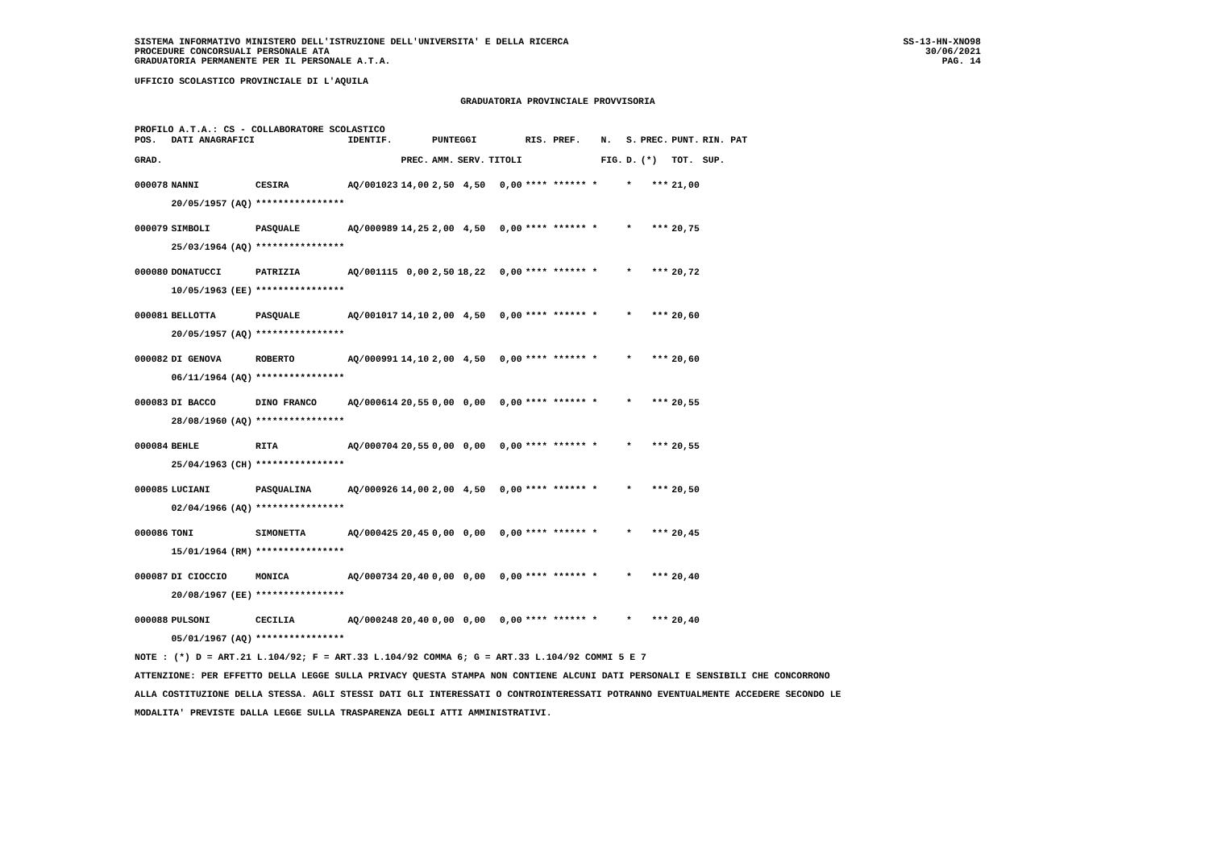SISTEMA INFORMATIVO MINISTERO DELL'ISTRUZIONE DELL'UNIVERSITA' E DELLA RICERCA
PROCEDURE CONCORSUALI PERSONALE ATA
GRADUATORIA PERMANENTE PER IL PERSONALE A.T.A.
SS-13-HN-XNO98
30/06/2021
PAG. 14
UFFICIO SCOLASTICO PROVINCIALE DI L'AQUILA
GRADUATORIA PROVINCIALE PROVVISORIA
PROFILO A.T.A.: CS - COLLABORATORE SCOLASTICO
| POS. | DATI ANAGRAFICI | | | IDENTIF. | | PUNTEGGI | | | RIS. PREF. | N. | S. | PREC. | PUNT. | RIN. PAT |
| --- | --- | --- | --- | --- | --- | --- | --- | --- | --- | --- | --- | --- | --- | --- |
| GRAD. | | | | | PREC. | AMM. | SERV. | TITOLI | | FIG. | D. | (*) | TOT. | SUP. |
| 000078 | NANNI | | CESIRA | AQ/001023 | 14,00 | 2,50 | 4,50 | 0,00 | **** ****** * | | * | *** | 21,00 | |
| | 20/05/1957 | (AQ) | **************** | | | | | | | | | | | |
| 000079 | SIMBOLI | | PASQUALE | AQ/000989 | 14,25 | 2,00 | 4,50 | 0,00 | **** ****** * | | * | *** | 20,75 | |
| | 25/03/1964 | (AQ) | **************** | | | | | | | | | | | |
| 000080 | DONATUCCI | | PATRIZIA | AQ/001115 | 0,00 | 2,50 | 18,22 | 0,00 | **** ****** * | | * | *** | 20,72 | |
| | 10/05/1963 | (EE) | **************** | | | | | | | | | | | |
| 000081 | BELLOTTA | | PASQUALE | AQ/001017 | 14,10 | 2,00 | 4,50 | 0,00 | **** ****** * | | * | *** | 20,60 | |
| | 20/05/1957 | (AQ) | **************** | | | | | | | | | | | |
| 000082 | DI GENOVA | | ROBERTO | AQ/000991 | 14,10 | 2,00 | 4,50 | 0,00 | **** ****** * | | * | *** | 20,60 | |
| | 06/11/1964 | (AQ) | **************** | | | | | | | | | | | |
| 000083 | DI BACCO | | DINO FRANCO | AQ/000614 | 20,55 | 0,00 | 0,00 | 0,00 | **** ****** * | | * | *** | 20,55 | |
| | 28/08/1960 | (AQ) | **************** | | | | | | | | | | | |
| 000084 | BEHLE | | RITA | AQ/000704 | 20,55 | 0,00 | 0,00 | 0,00 | **** ****** * | | * | *** | 20,55 | |
| | 25/04/1963 | (CH) | **************** | | | | | | | | | | | |
| 000085 | LUCIANI | | PASQUALINA | AQ/000926 | 14,00 | 2,00 | 4,50 | 0,00 | **** ****** * | | * | *** | 20,50 | |
| | 02/04/1966 | (AQ) | **************** | | | | | | | | | | | |
| 000086 | TONI | | SIMONETTA | AQ/000425 | 20,45 | 0,00 | 0,00 | 0,00 | **** ****** * | | * | *** | 20,45 | |
| | 15/01/1964 | (RM) | **************** | | | | | | | | | | | |
| 000087 | DI CIOCCIO | | MONICA | AQ/000734 | 20,40 | 0,00 | 0,00 | 0,00 | **** ****** * | | * | *** | 20,40 | |
| | 20/08/1967 | (EE) | **************** | | | | | | | | | | | |
| 000088 | PULSONI | | CECILIA | AQ/000248 | 20,40 | 0,00 | 0,00 | 0,00 | **** ****** * | | * | *** | 20,40 | |
| | 05/01/1967 | (AQ) | **************** | | | | | | | | | | | |
NOTE : (*) D = ART.21 L.104/92; F = ART.33 L.104/92 COMMA 6; G = ART.33 L.104/92 COMMI 5 E 7
ATTENZIONE: PER EFFETTO DELLA LEGGE SULLA PRIVACY QUESTA STAMPA NON CONTIENE ALCUNI DATI PERSONALI E SENSIBILI CHE CONCORRONO
ALLA COSTITUZIONE DELLA STESSA. AGLI STESSI DATI GLI INTERESSATI O CONTROINTERESSATI POTRANNO EVENTUALMENTE ACCEDERE SECONDO LE
MODALITA' PREVISTE DALLA LEGGE SULLA TRASPARENZA DEGLI ATTI AMMINISTRATIVI.